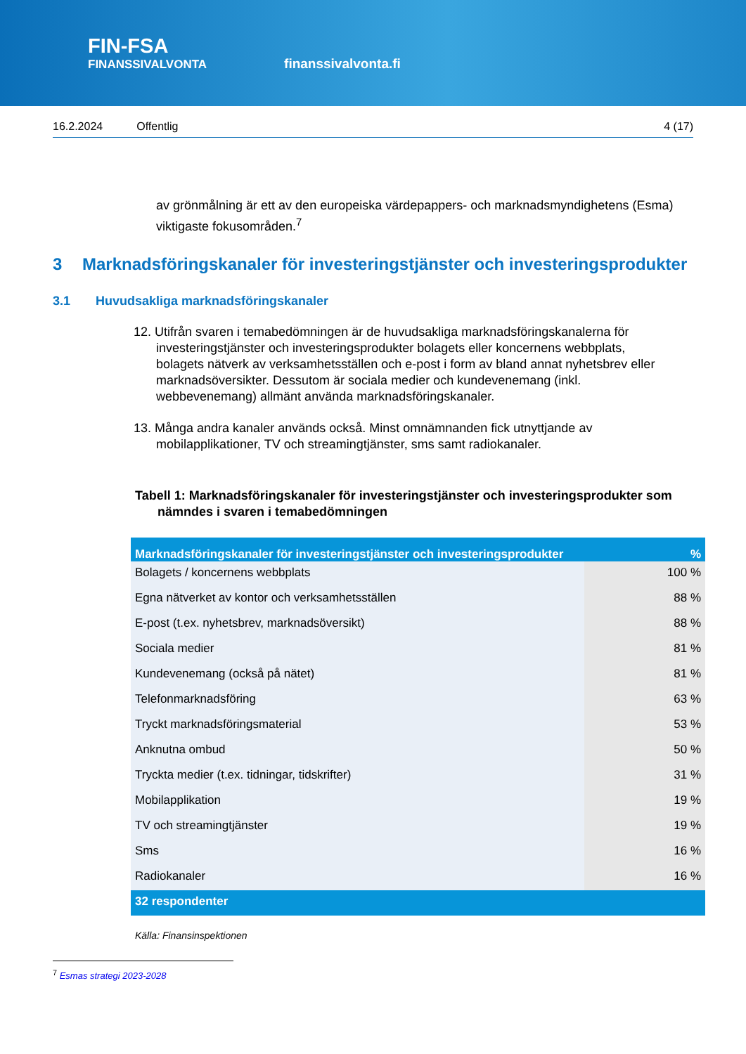FIN-FSA
FINANSSIVALVONTA
finanssivalvonta.fi
16.2.2024 Offentlig 4 (17)
av grönmålning är ett av den europeiska värdepappers- och marknadsmyndighetens (Esma) viktigaste fokusområden.<sup>7</sup>
3 Marknadsföringskanaler för investeringstjänster och investeringsprodukter
3.1 Huvudsakliga marknadsföringskanaler
12. Utifrån svaren i temabedömningen är de huvudsakliga marknadsföringskanalerna för investeringstjänster och investeringsprodukter bolagets eller koncernens webbplats, bolagets nätverk av verksamhetsställen och e-post i form av bland annat nyhetsbrev eller marknadsöversikter. Dessutom är sociala medier och kundevenemang (inkl. webbevenemang) allmänt använda marknadsföringskanaler.
13. Många andra kanaler används också. Minst omnämnanden fick utnyttjande av mobilapplikationer, TV och streamingtjänster, sms samt radiokanaler.
Tabell 1: Marknadsföringskanaler för investeringstjänster och investeringsprodukter som nämndes i svaren i temabedömningen
| Marknadsföringskanaler för investeringstjänster och investeringsprodukter | % |
| --- | --- |
| Bolagets / koncernens webbplats | 100 % |
| Egna nätverket av kontor och verksamhetsställen | 88 % |
| E-post (t.ex. nyhetsbrev, marknadsöversikt) | 88 % |
| Sociala medier | 81 % |
| Kundevenemang (också på nätet) | 81 % |
| Telefonmarknadsföring | 63 % |
| Tryckt marknadsföringsmaterial | 53 % |
| Anknutna ombud | 50 % |
| Tryckta medier (t.ex. tidningar, tidskrifter) | 31 % |
| Mobilapplikation | 19 % |
| TV och streamingtjänster | 19 % |
| Sms | 16 % |
| Radiokanaler | 16 % |
| 32 respondenter | |
Källa: Finansinspektionen
<sup>7</sup> Esmas strategi 2023-2028